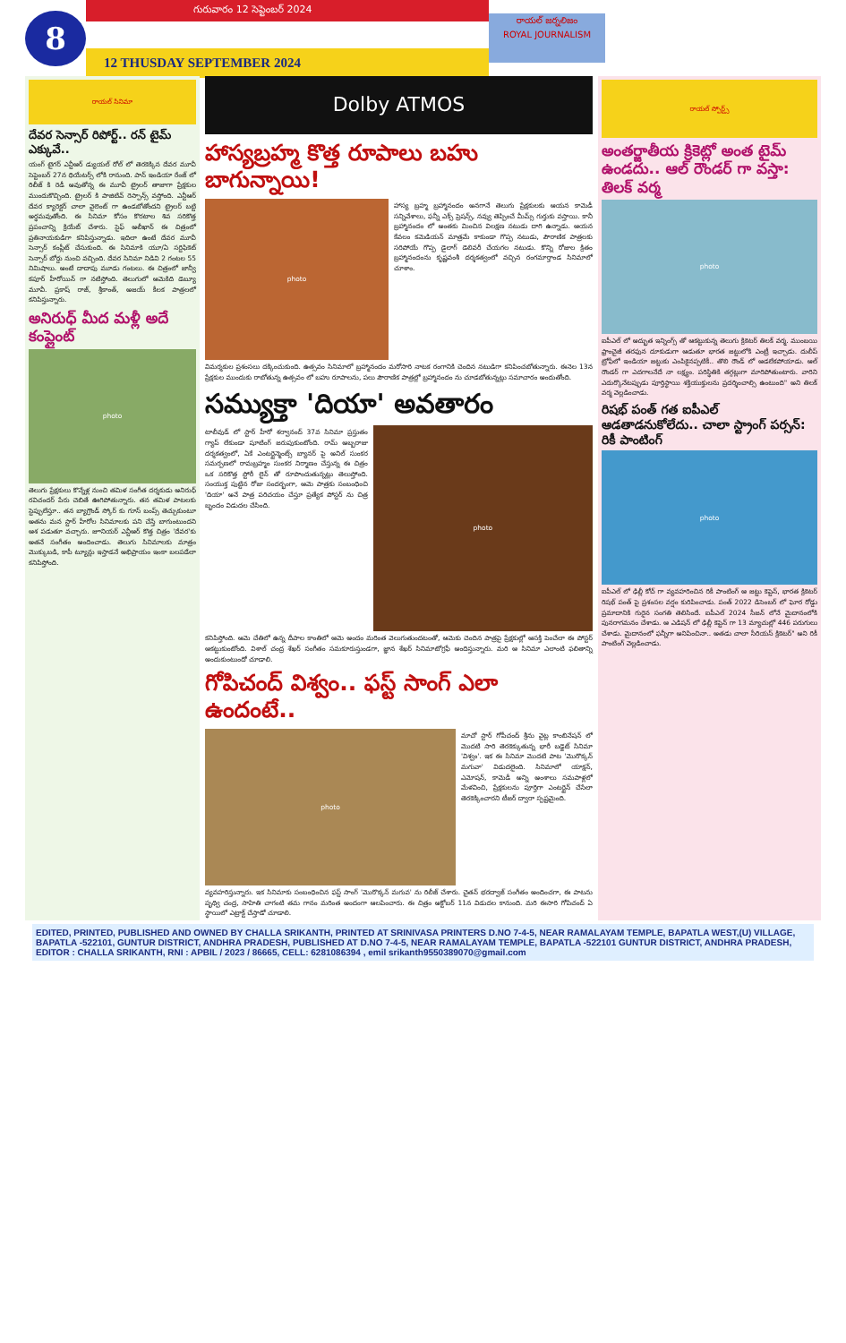8
గురువారం 12 సెప్టెంబర్ 2024
12 THUSDAY SEPTEMBER 2024
రాయల్ జర్నలిజం
ROYAL JOURNALISM
రాయల్ సినిమా
దేవర సెన్సార్ రిపోర్ట్.. రన్ టైమ్ ఎక్కువే..
యంగ్ టైగర్ ఎన్టీఆర్ డ్యుయల్ రోల్ లో తెరకెక్కిన దేవర మూవీ సెప్టెంబర్ 27న థియేటర్స్ లోకి రానుంది. పాన్ ఇండియా రేంజ్ లో రిలీజ్ కి రెడీ అవుతోన్న ఈ మూవీ ట్రైలర్ తాజాగా ప్రేక్షకుల ముందుకొచ్చింది. ట్రైలర్ కి పాజిటివ్ రెస్పాన్స్ వస్తోంది. ఎన్టీఆర్ దేవర క్యారెక్టర్ చాలా వైలెంట్ గా ఉండబోతోందని ట్రైలర్ బట్టి అర్థమవుతోంది. ఈ సినిమా కోసం కొరటాల శివ సరికొత్త ప్రపంచాన్ని క్రియేట్ చేశారు. సైఫ్ అలీఖాన్ ఈ చిత్రంలో ప్రతినాయకుడిగా కనిపిస్తున్నాడు. ఇదిలా ఉంటే దేవర మూవీ సెన్సార్ కంప్లీట్ చేసుకుంది. ఈ సినిమాకి యూ/ఏ సర్టిఫికెట్ సెన్సార్ బోర్డు నుంచి వచ్చింది. దేవర సినిమా నిడివి 2 గంటల 55 నిమిషాలు. అంటే దాదాపు మూడు గంటలు. ఈ చిత్రంలో జాన్వీ కపూర్ హీరోయిన్ గా నటిస్తోంది. తెలుగులో ఆమెకిది డెబ్యూ మూవీ. ప్రకాష్ రాజ్, శ్రీకాంత్, అజయ్ కీలక పాత్రలలో కనిపిస్తున్నారు.
అనిరుధ్ మీద మళ్లీ అదే కంప్లైంట్
photo
తెలుగు ప్రేక్షకులు కొన్నేళ్ల నుంచి తమిళ సంగీత దర్శకుడు అనిరుధ్ రవిచందర్ పేరు చెబితే ఊగిపోతున్నారు. తన తమిళ పాటలకు స్టెప్పులేస్తూ.. తన బ్యాగ్రౌండ్ స్కోర్ కు గూస్ బంప్స్ తెచ్చుకుంటూ అతను మన స్టార్ హీరోల సినిమాలకు పని చేస్తే బాగుంటుందని ఆశ పడుతూ వచ్చారు. జూనియర్ ఎన్టీఆర్ కొత్త చిత్రం 'దేవర'కు అతనే సంగీతం అందించాడు. తెలుగు సినిమాలకు మాత్రం మొక్కుబడి, కాపీ ట్యూన్లు ఇస్తాడనే అభిప్రాయం ఇంకా బలపడేలా కనిపిస్తోంది.
Dolby ATMOS
హాస్యబ్రహ్మ కొత్త రూపాలు బహు బాగున్నాయి!
photo
హాస్య బ్రహ్మ బ్రహ్మానందం అనగానే తెలుగు ప్రేక్షకులకు ఆయన కామెడీ సన్నివేశాలు, ఫన్నీ ఎక్స్ ప్రెషన్స్, నవ్వు తెప్పించే మీమ్స్ గుర్తుకు వస్తాయి. కానీ బ్రహ్మానందం లో అంతకు మించిన విలక్షణ నటుడు దాగి ఉన్నాడు. ఆయన కేవలం కమెడియన్ మాత్రమే కాకుండా గొప్ప నటుడు, పౌరాణిక పాత్రలకు సరిపోయే గొప్ప డైలాగ్ డెలివరీ చేయగల నటుడు. కొన్ని రోజుల క్రితం బ్రహ్మానందంను కృష్ణవంశీ దర్శకత్వంలో వచ్చిన రంగమార్తాండ సినిమాలో చూశాం.
విమర్శకుల ప్రశంసలు దక్కించుకుంది. ఉత్సవం సినిమాలో బ్రహ్మానందం మరోసారి నాటక రంగానికి చెందిన నటుడిగా కనిపించబోతున్నారు. ఈనెల 13న ప్రేక్షకుల ముందుకు రాబోతున్న ఉత్సవం లో బహు రూపాలను, పలు పౌరాణిక పాత్రల్లో బ్రహ్మానందం ను చూడబోతున్నట్లు సమాచారం అందుతోంది.
సమ్యుక్తా 'దియా' అవతారం
టాలీవుడ్ లో స్టార్ హీరో శర్వానంద్ 37వ సినిమా ప్రస్తుతం గ్యాప్ లేకుండా షూటింగ్ జరుపుకుంటోంది. రామ్ అబ్బరాజు దర్శకత్వంలో, ఏకే ఎంటర్టైన్మెంట్స్ బ్యానర్ పై అనిల్ సుంకర సమర్పణలో రామబ్రహ్మం సుంకర నిర్మాణం చేస్తున్న ఈ చిత్రం ఒక సరికొత్త స్టోరీ లైన్ తో రూపొందుతున్నట్లు తెలుస్తోంది. సంయుక్త పుట్టిన రోజు సందర్భంగా, ఆమె పాత్రకు సంబంధించి 'దియా' అనే పాత్ర పరిచయం చేస్తూ ప్రత్యేక పోస్టర్ ను చిత్ర బృందం విడుదల చేసింది.
photo
కనిపిస్తోంది. ఆమె చేతిలో ఉన్న దీపాల కాంతిలో ఆమె అందం మరింత వెలుగుతుందటంతో, ఆమెకు చెందిన పాత్రపై ప్రేక్షకుల్లో ఆసక్తి పెంచేలా ఈ పోస్టర్ ఆకట్టుకుంటోంది. విశాల్ చంద్ర శేఖర్ సంగీతం సమకూరుస్తుండగా, జ్ఞాన శేఖర్ సినిమాటోగ్రఫీ అందిస్తున్నారు. మరి ఆ సినిమా ఎలాంటి ఫలితాన్ని అందుకుంటుందో చూడాలి.
గోపిచంద్ విశ్వం.. ఫస్ట్ సాంగ్ ఎలా ఉందంటే..
photo
మాచో స్టార్ గోపీచంద్ శ్రీను వైట్ల కాంబినేషన్ లో మొదటి సారి తెరకెక్కుతున్న భారీ బడ్జెట్ సినిమా 'విశ్వం'. ఇక ఈ సినిమా మొదటి పాట 'మొరొక్కన్ మగువా' విడుదలైంది. సినిమాలో యాక్షన్, ఎమోషన్, కామెడీ అన్ని అంశాలు సమపాళ్లలో మేళవించి, ప్రేక్షకులను పూర్తిగా ఎంటర్టైన్ చేసేలా తెరకెక్కించారని టీజర్ ద్వారా స్పష్టమైంది.
వ్యవహరిస్తున్నారు. ఇక సినిమాకు సంబంధించిన ఫస్ట్ సాంగ్ 'మొరొక్కన్ మగువ' ను రిలీజ్ చేశారు. చైతన్ భరద్వాజ్ సంగీతం అందించగా, ఈ పాటను పృథ్వి చంద్ర, సాహితి చాగంటి తమ గానం మరింత అందంగా ఆలపించారు. ఈ చిత్రం అక్టోబర్ 11న విడుదల కానుంది. మరి ఈసారి గోపిచంద్ ఏ స్థాయిలో ఎట్రాక్ట్ చేస్తాడో చూడాలి.
రాయల్ స్పోర్ట్స్
అంతర్జాతీయ క్రికెట్లో అంత టైమ్ ఉండదు.. ఆల్ రౌండర్ గా వస్తా: తిలక్ వర్మ
photo
ఐపీఎల్ లో అద్భుత ఇన్నింగ్స్ తో ఆకట్టుకున్న తెలుగు క్రికెటర్ తిలక్ వర్మ. ముంబయి ఫ్రాంచైజీ తరఫున దూకుడుగా ఆడుతూ భారత జట్టులోకి ఎంట్రీ ఇచ్చాడు. దులీప్ ట్రోఫీలో ఇండియా జట్టుకు ఎంపికైనప్పటికీ.. తొలి రౌండ్ లో ఆడలేకపోయాడు. ఆల్ రౌండర్ గా ఎదగాలనేదే నా లక్ష్యం. పరిస్థితికి తగ్గట్లుగా మారిపోతుంటారు. వారిని ఎదుర్కొనేటప్పుడు పూర్తిస్థాయి శక్తియుక్తులను ప్రదర్శించాల్సి ఉంటుంది" అని తిలక్ వర్మ వెల్లడించాడు.
రిషభ్ పంత్ గత ఐపీఎల్ ఆడతాడనుకోలేదు.. చాలా స్ట్రాంగ్ పర్సన్: రికీ పాంటింగ్
photo
ఐపీఎల్ లో ఢిల్లీ కోచ్ గా వ్యవహరించిన రికీ పాంటింగ్ ఆ జట్టు కెప్టెన్, భారత క్రికెటర్ రిషభ్ పంత్ పై ప్రశంసల వర్షం కురిపించాడు. పంత్ 2022 డిసెంబర్ లో ఘోర రోడ్డు ప్రమాదానికి గురైన సంగతి తెలిసిందే. ఐపీఎల్ 2024 సీజన్ లోనే మైదానంలోకి పునరాగమనం చేశాడు. ఆ ఎడిషన్ లో ఢిల్లీ కెప్టెన్ గా 13 మ్యాచుల్లో 446 పరుగులు చేశాడు. మైదానంలో ఫన్నీగా అనిపించినా.. అతడు చాలా సీరియస్ క్రికెటర్" అని రికీ పాంటింగ్ వెల్లడించాడు.
EDITED, PRINTED, PUBLISHED AND OWNED BY CHALLA SRIKANTH, PRINTED AT SRINIVASA PRINTERS D.NO 7-4-5, NEAR RAMALAYAM TEMPLE, BAPATLA WEST,(U) VILLAGE, BAPATLA -522101, GUNTUR DISTRICT, ANDHRA PRADESH, PUBLISHED AT D.NO 7-4-5, NEAR RAMALAYAM TEMPLE, BAPATLA -522101 GUNTUR DISTRICT, ANDHRA PRADESH, EDITOR : CHALLA SRIKANTH, RNI : APBIL / 2023 / 86665, CELL: 6281086394 , emil srikanth9550389070@gmail.com